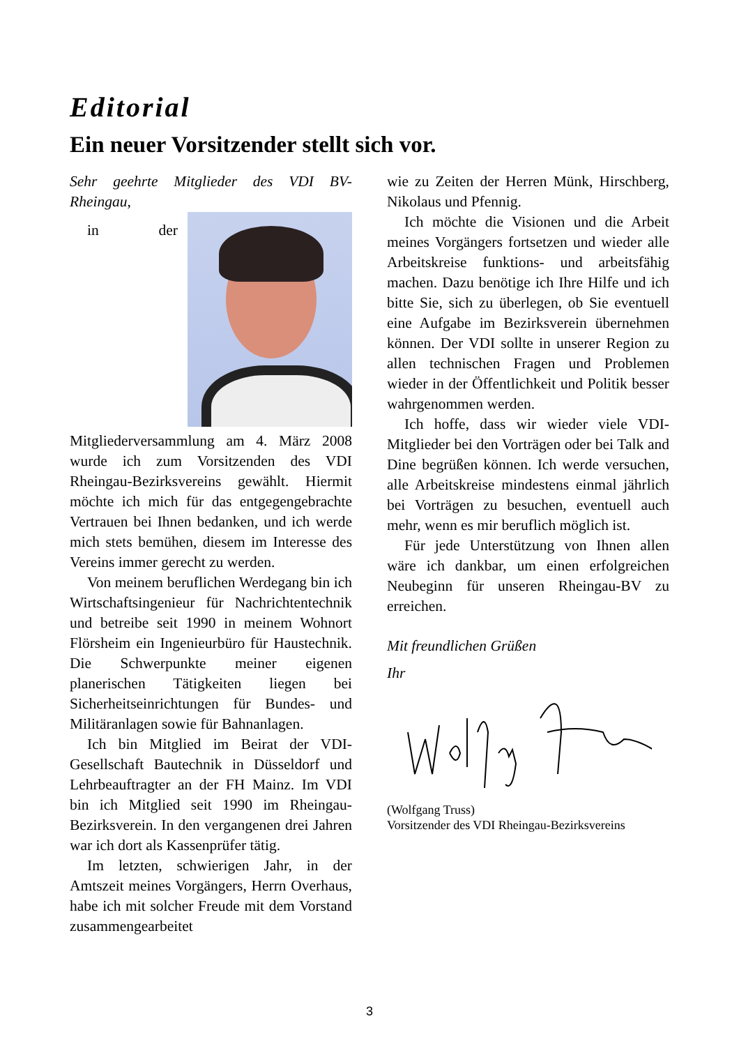Editorial
Ein neuer Vorsitzender stellt sich vor.
Sehr geehrte Mitglieder des VDI BV-Rheingau,
in der Mitgliederversammlung am 4. März 2008 wurde ich zum Vorsitzenden des VDI Rheingau-Bezirksvereins gewählt. Hiermit möchte ich mich für das entgegengebrachte Vertrauen bei Ihnen bedanken, und ich werde mich stets bemühen, diesem im Interesse des Vereins immer gerecht zu werden.
Von meinem beruflichen Werdegang bin ich Wirtschaftsingenieur für Nachrichtentechnik und betreibe seit 1990 in meinem Wohnort Flörsheim ein Ingenieurbüro für Haustechnik. Die Schwerpunkte meiner eigenen planerischen Tätigkeiten liegen bei Sicherheitseinrichtungen für Bundes- und Militäranlagen sowie für Bahnanlagen.
Ich bin Mitglied im Beirat der VDI-Gesellschaft Bautechnik in Düsseldorf und Lehrbeauftragter an der FH Mainz. Im VDI bin ich Mitglied seit 1990 im Rheingau-Bezirksverein. In den vergangenen drei Jahren war ich dort als Kassenprüfer tätig.
Im letzten, schwierigen Jahr, in der Amtszeit meines Vorgängers, Herrn Overhaus, habe ich mit solcher Freude mit dem Vorstand zusammengearbeitet
wie zu Zeiten der Herren Münk, Hirschberg, Nikolaus und Pfennig.
Ich möchte die Visionen und die Arbeit meines Vorgängers fortsetzen und wieder alle Arbeitskreise funktions- und arbeitsfähig machen. Dazu benötige ich Ihre Hilfe und ich bitte Sie, sich zu überlegen, ob Sie eventuell eine Aufgabe im Bezirksverein übernehmen können. Der VDI sollte in unserer Region zu allen technischen Fragen und Problemen wieder in der Öffentlichkeit und Politik besser wahrgenommen werden.
Ich hoffe, dass wir wieder viele VDI-Mitglieder bei den Vorträgen oder bei Talk and Dine begrüßen können. Ich werde versuchen, alle Arbeitskreise mindestens einmal jährlich bei Vorträgen zu besuchen, eventuell auch mehr, wenn es mir beruflich möglich ist.
Für jede Unterstützung von Ihnen allen wäre ich dankbar, um einen erfolgreichen Neubeginn für unseren Rheingau-BV zu erreichen.
Mit freundlichen Grüßen
Ihr
(Wolfgang Truss)
Vorsitzender des VDI Rheingau-Bezirksvereins
3